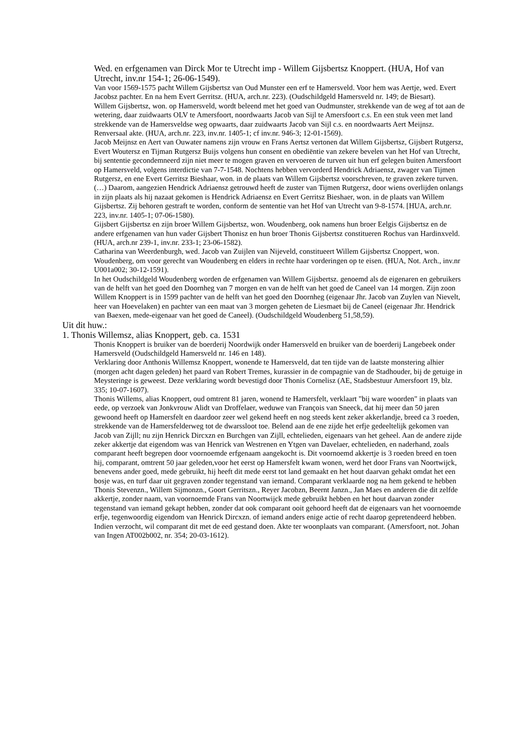Wed. en erfgenamen van Dirck Mor te Utrecht imp - Willem Gijsbertsz Knoppert. (HUA, Hof van Utrecht, inv.nr 154-1; 26-06-1549).
Van voor 1569-1575 pacht Willem Gijsbertsz van Oud Munster een erf te Hamersveld. Voor hem was Aertje, wed. Evert Jacobsz pachter. En na hem Evert Gerritsz. (HUA, arch.nr. 223). (Oudschildgeld Hamersveld nr. 149; de Biesart).
Willem Gijsbertsz, won. op Hamersveld, wordt beleend met het goed van Oudmunster, strekkende van de weg af tot aan de wetering, daar zuidwaarts OLV te Amersfoort, noordwaarts Jacob van Sijl te Amersfoort c.s. En een stuk veen met land strekkende van de Hamersveldse weg opwaarts, daar zuidwaarts Jacob van Sijl c.s. en noordwaarts Aert Meijnsz. Renversaal akte. (HUA, arch.nr. 223, inv.nr. 1405-1; cf inv.nr. 946-3; 12-01-1569).
Jacob Meijnsz en Aert van Ouwater namens zijn vrouw en Frans Aertsz vertonen dat Willem Gijsbertsz, Gijsbert Rutgersz, Evert Woutersz en Tijman Rutgersz Buijs volgens hun consent en obediëntie van zekere bevelen van het Hof van Utrecht, bij sententie gecondemneerd zijn niet meer te mogen graven en vervoeren de turven uit hun erf gelegen buiten Amersfoort op Hamersveld, volgens interdictie van 7-7-1548. Nochtens hebben vervorderd Hendrick Adriaensz, zwager van Tijmen Rutgersz, en ene Evert Gerritsz Bieshaar, won. in de plaats van Willem Gijsbertsz voorschreven, te graven zekere turven. (…) Daarom, aangezien Hendrick Adriaensz getrouwd heeft de zuster van Tijmen Rutgersz, door wiens overlijden onlangs in zijn plaats als hij nazaat gekomen is Hendrick Adriaensz en Evert Gerritsz Bieshaer, won. in de plaats van Willem Gijsbertsz. Zij behoren gestraft te worden, conform de sententie van het Hof van Utrecht van 9-8-1574. [HUA, arch.nr. 223, inv.nr. 1405-1; 07-06-1580).
Gijsbert Gijsbertsz en zijn broer Willem Gijsbertsz, won. Woudenberg, ook namens hun broer Eelgis Gijsbertsz en de andere erfgenamen van hun vader Gijsbert Thonisz en hun broer Thonis Gijsbertsz constitueren Rochus van Hardinxveld. (HUA, arch.nr 239-1, inv.nr. 233-1; 23-06-1582).
Catharina van Weerdenburgh, wed. Jacob van Zuijlen van Nijeveld, constitueert Willem Gijsbertsz Cnoppert, won. Woudenberg, om voor gerecht van Woudenberg en elders in rechte haar vorderingen op te eisen. (HUA, Not. Arch., inv.nr U001a002; 30-12-1591).
In het Oudschildgeld Woudenberg worden de erfgenamen van Willem Gijsbertsz. genoemd als de eigenaren en gebruikers van de helft van het goed den Doornheg van 7 morgen en van de helft van het goed de Caneel van 14 morgen. Zijn zoon Willem Knoppert is in 1599 pachter van de helft van het goed den Doornheg (eigenaar Jhr. Jacob van Zuylen van Nievelt, heer van Hoevelaken) en pachter van een maat van 3 morgen geheten de Liesmaet bij de Caneel (eigenaar Jhr. Hendrick van Baexen, mede-eigenaar van het goed de Caneel). (Oudschildgeld Woudenberg 51,58,59).
Uit dit huw.:
1. Thonis Willemsz, alias Knoppert, geb. ca. 1531
Thonis Knoppert is bruiker van de boerderij Noordwijk onder Hamersveld en bruiker van de boerderij Langebeek onder Hamersveld (Oudschildgeld Hamersveld nr. 146 en 148).
Verklaring door Anthonis Willemsz Knoppert, wonende te Hamersveld, dat ten tijde van de laatste monstering alhier (morgen acht dagen geleden) het paard van Robert Tremes, kurassier in de compagnie van de Stadhouder, bij de getuige in Meysteringe is geweest. Deze verklaring wordt bevestigd door Thonis Cornelisz (AE, Stadsbestuur Amersfoort 19, blz. 335; 10-07-1607).
Thonis Willems, alias Knoppert, oud omtrent 81 jaren, wonend te Hamersfelt, verklaart "bij ware woorden" in plaats van eede, op verzoek van Jonkvrouw Alidt van Droffelaer, weduwe van François van Sneeck, dat hij meer dan 50 jaren gewoond heeft op Hamersfelt en daardoor zeer wel gekend heeft en nog steeds kent zeker akkerlandje, breed ca 3 roeden, strekkende van de Hamersfelderweg tot de dwarssloot toe. Belend aan de ene zijde het erfje gedeeltelijk gekomen van Jacob van Zijll; nu zijn Henrick Dircxzn en Burchgen van Zijll, echtelieden, eigenaars van het geheel. Aan de andere zijde zeker akkertje dat eigendom was van Henrick van Westrenen en Ytgen van Davelaer, echtelieden, en naderhand, zoals comparant heeft begrepen door voornoemde erfgenaam aangekocht is. Dit voornoemd akkertje is 3 roeden breed en toen hij, comparant, omtrent 50 jaar geleden,voor het eerst op Hamersfelt kwam wonen, werd het door Frans van Noortwijck, benevens ander goed, mede gebruikt, hij heeft dit mede eerst tot land gemaakt en het hout daarvan gehakt omdat het een bosje was, en turf daar uit gegraven zonder tegenstand van iemand. Comparant verklaarde nog na hem gekend te hebben Thonis Stevenzn., Willem Sijmonzn., Goort Gerritszn., Reyer Jacobzn, Beernt Janzn., Jan Maes en anderen die dit zelfde akkertje, zonder naam, van voornoemde Frans van Noortwijck mede gebruikt hebben en het hout daarvan zonder tegenstand van iemand gekapt hebben, zonder dat ook comparant ooit gehoord heeft dat de eigenaars van het voornoemde erfje, tegenwoordig eigendom van Henrick Dircxzn. of iemand anders enige actie of recht daarop gepretendeerd hebben. Indien verzocht, wil comparant dit met de eed gestand doen. Akte ter woonplaats van comparant. (Amersfoort, not. Johan van Ingen AT002b002, nr. 354; 20-03-1612).